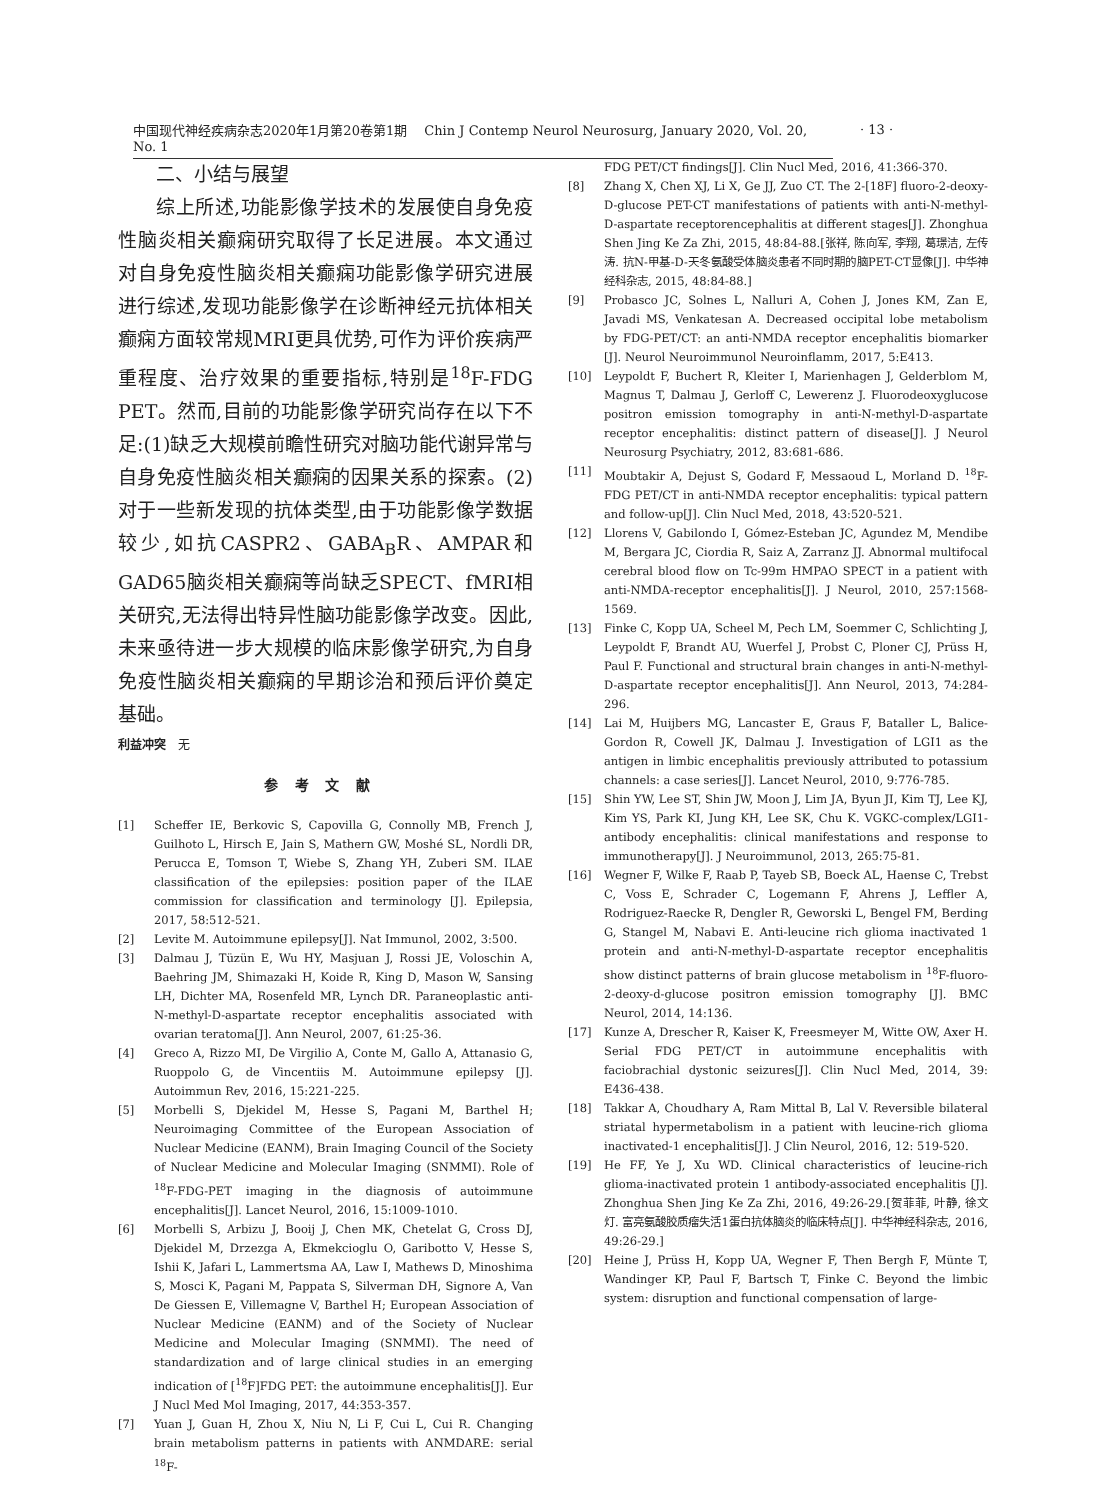中国现代神经疾病杂志2020年1月第20卷第1期　 Chin J Contemp Neurol Neurosurg, January 2020, Vol. 20, No. 1
· 13 ·
二、小结与展望
综上所述,功能影像学技术的发展使自身免疫性脑炎相关癫痫研究取得了长足进展。本文通过对自身免疫性脑炎相关癫痫功能影像学研究进展进行综述,发现功能影像学在诊断神经元抗体相关癫痫方面较常规MRI更具优势,可作为评价疾病严重程度、治疗效果的重要指标,特别是<sup>18</sup>F-FDG PET。然而,目前的功能影像学研究尚存在以下不足:(1)缺乏大规模前瞻性研究对脑功能代谢异常与自身免疫性脑炎相关癫痫的因果关系的探索。(2)对于一些新发现的抗体类型,由于功能影像学数据较少,如抗CASPR2、GABA<sub>B</sub>R、AMPAR和GAD65脑炎相关癫痫等尚缺乏SPECT、fMRI相关研究,无法得出特异性脑功能影像学改变。因此,未来亟待进一步大规模的临床影像学研究,为自身免疫性脑炎相关癫痫的早期诊治和预后评价奠定基础。
利益冲突　无
参考文献
[1] Scheffer IE, Berkovic S, Capovilla G, Connolly MB, French J, Guilhoto L, Hirsch E, Jain S, Mathern GW, Moshé SL, Nordli DR, Perucca E, Tomson T, Wiebe S, Zhang YH, Zuberi SM. ILAE classification of the epilepsies: position paper of the ILAE commission for classification and terminology [J]. Epilepsia, 2017, 58:512-521.
[2] Levite M. Autoimmune epilepsy[J]. Nat Immunol, 2002, 3:500.
[3] Dalmau J, Tüzün E, Wu HY, Masjuan J, Rossi JE, Voloschin A, Baehring JM, Shimazaki H, Koide R, King D, Mason W, Sansing LH, Dichter MA, Rosenfeld MR, Lynch DR. Paraneoplastic anti-N-methyl-D-aspartate receptor encephalitis associated with ovarian teratoma[J]. Ann Neurol, 2007, 61:25-36.
[4] Greco A, Rizzo MI, De Virgilio A, Conte M, Gallo A, Attanasio G, Ruoppolo G, de Vincentiis M. Autoimmune epilepsy [J]. Autoimmun Rev, 2016, 15:221-225.
[5] Morbelli S, Djekidel M, Hesse S, Pagani M, Barthel H; Neuroimaging Committee of the European Association of Nuclear Medicine (EANM), Brain Imaging Council of the Society of Nuclear Medicine and Molecular Imaging (SNMMI). Role of <sup>18</sup>F-FDG-PET imaging in the diagnosis of autoimmune encephalitis[J]. Lancet Neurol, 2016, 15:1009-1010.
[6] Morbelli S, Arbizu J, Booij J, Chen MK, Chetelat G, Cross DJ, Djekidel M, Drzezga A, Ekmekcioglu O, Garibotto V, Hesse S, Ishii K, Jafari L, Lammertsma AA, Law I, Mathews D, Minoshima S, Mosci K, Pagani M, Pappata S, Silverman DH, Signore A, Van De Giessen E, Villemagne V, Barthel H; European Association of Nuclear Medicine (EANM) and of the Society of Nuclear Medicine and Molecular Imaging (SNMMI). The need of standardization and of large clinical studies in an emerging indication of [<sup>18</sup>F]FDG PET: the autoimmune encephalitis[J]. Eur J Nucl Med Mol Imaging, 2017, 44:353-357.
[7] Yuan J, Guan H, Zhou X, Niu N, Li F, Cui L, Cui R. Changing brain metabolism patterns in patients with ANMDARE: serial <sup>18</sup>F-
FDG PET/CT findings[J]. Clin Nucl Med, 2016, 41:366-370.
[8] Zhang X, Chen XJ, Li X, Ge JJ, Zuo CT. The 2-[18F] fluoro-2-deoxy-D-glucose PET-CT manifestations of patients with anti-N-methyl-D-aspartate receptorencephalitis at different stages[J]. Zhonghua Shen Jing Ke Za Zhi, 2015, 48:84-88.[张祥, 陈向军, 李翔, 葛璟洁, 左传涛. 抗N-甲基-D-天冬氨酸受体脑炎患者不同时期的脑PET-CT显像[J]. 中华神经科杂志, 2015, 48:84-88.]
[9] Probasco JC, Solnes L, Nalluri A, Cohen J, Jones KM, Zan E, Javadi MS, Venkatesan A. Decreased occipital lobe metabolism by FDG-PET/CT: an anti-NMDA receptor encephalitis biomarker [J]. Neurol Neuroimmunol Neuroinflamm, 2017, 5:E413.
[10] Leypoldt F, Buchert R, Kleiter I, Marienhagen J, Gelderblom M, Magnus T, Dalmau J, Gerloff C, Lewerenz J. Fluorodeoxyglucose positron emission tomography in anti-N-methyl-D-aspartate receptor encephalitis: distinct pattern of disease[J]. J Neurol Neurosurg Psychiatry, 2012, 83:681-686.
[11] Moubtakir A, Dejust S, Godard F, Messaoud L, Morland D. <sup>18</sup>F-FDG PET/CT in anti-NMDA receptor encephalitis: typical pattern and follow-up[J]. Clin Nucl Med, 2018, 43:520-521.
[12] Llorens V, Gabilondo I, Gómez-Esteban JC, Agundez M, Mendibe M, Bergara JC, Ciordia R, Saiz A, Zarranz JJ. Abnormal multifocal cerebral blood flow on Tc-99m HMPAO SPECT in a patient with anti-NMDA-receptor encephalitis[J]. J Neurol, 2010, 257:1568-1569.
[13] Finke C, Kopp UA, Scheel M, Pech LM, Soemmer C, Schlichting J, Leypoldt F, Brandt AU, Wuerfel J, Probst C, Ploner CJ, Prüss H, Paul F. Functional and structural brain changes in anti-N-methyl-D-aspartate receptor encephalitis[J]. Ann Neurol, 2013, 74:284-296.
[14] Lai M, Huijbers MG, Lancaster E, Graus F, Bataller L, Balice-Gordon R, Cowell JK, Dalmau J. Investigation of LGI1 as the antigen in limbic encephalitis previously attributed to potassium channels: a case series[J]. Lancet Neurol, 2010, 9:776-785.
[15] Shin YW, Lee ST, Shin JW, Moon J, Lim JA, Byun JI, Kim TJ, Lee KJ, Kim YS, Park KI, Jung KH, Lee SK, Chu K. VGKC-complex/LGI1-antibody encephalitis: clinical manifestations and response to immunotherapy[J]. J Neuroimmunol, 2013, 265:75-81.
[16] Wegner F, Wilke F, Raab P, Tayeb SB, Boeck AL, Haense C, Trebst C, Voss E, Schrader C, Logemann F, Ahrens J, Leffler A, Rodriguez-Raecke R, Dengler R, Geworski L, Bengel FM, Berding G, Stangel M, Nabavi E. Anti-leucine rich glioma inactivated 1 protein and anti-N-methyl-D-aspartate receptor encephalitis show distinct patterns of brain glucose metabolism in <sup>18</sup>F-fluoro-2-deoxy-d-glucose positron emission tomography [J]. BMC Neurol, 2014, 14:136.
[17] Kunze A, Drescher R, Kaiser K, Freesmeyer M, Witte OW, Axer H. Serial FDG PET/CT in autoimmune encephalitis with faciobrachial dystonic seizures[J]. Clin Nucl Med, 2014, 39: E436-438.
[18] Takkar A, Choudhary A, Ram Mittal B, Lal V. Reversible bilateral striatal hypermetabolism in a patient with leucine-rich glioma inactivated-1 encephalitis[J]. J Clin Neurol, 2016, 12: 519-520.
[19] He FF, Ye J, Xu WD. Clinical characteristics of leucine-rich glioma-inactivated protein 1 antibody-associated encephalitis [J]. Zhonghua Shen Jing Ke Za Zhi, 2016, 49:26-29.[贺菲菲, 叶静, 徐文灯. 富亮氨酸胶质瘤失活1蛋白抗体脑炎的临床特点[J]. 中华神经科杂志, 2016, 49:26-29.]
[20] Heine J, Prüss H, Kopp UA, Wegner F, Then Bergh F, Münte T, Wandinger KP, Paul F, Bartsch T, Finke C. Beyond the limbic system: disruption and functional compensation of large-